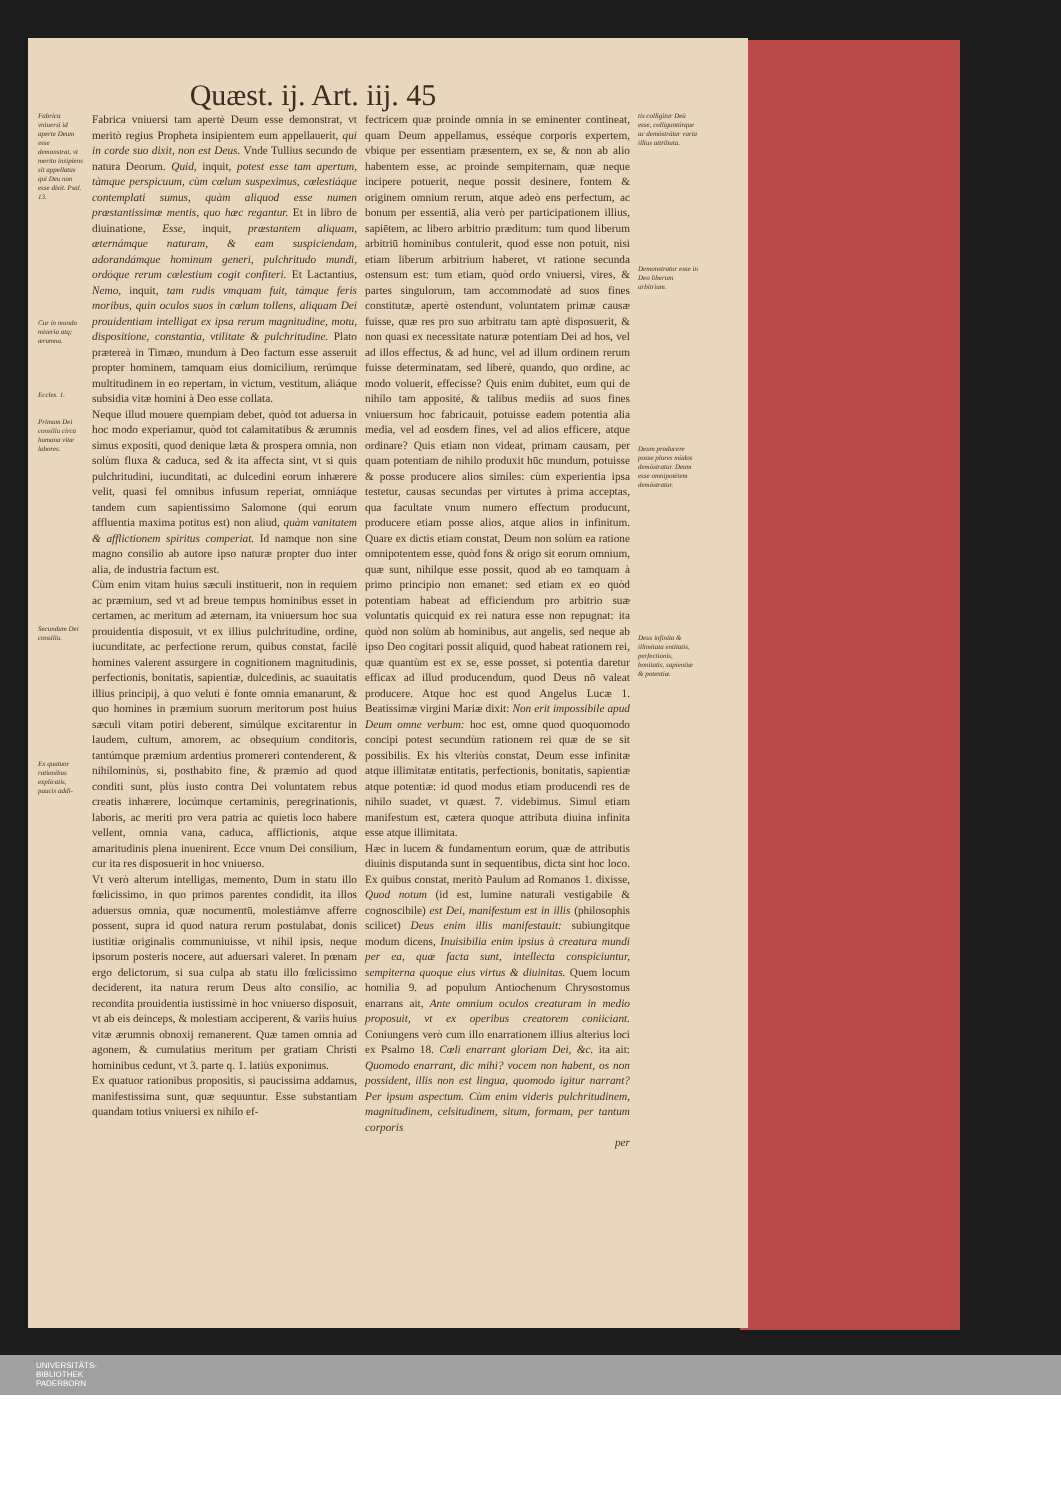Quæst. ij. Art. iij. 45
Fabrica vniuersi id aperte Deum esse demonstrat, vt merito insipiens sit appellatus qui Deu non esse dixit. Psal. 13.
Cur in mundo miseria atq; ærumna.
Eccles. 1.
Primum Dei consiliu circa humana vitæ labores.
Secundum Dei consiliu.
Ex quatuor rationibus explicatis, paucis addi-
Fabrica vniuersi tam apertè Deum esse demonstrat, vt meritò regius Propheta insipientem eum appellauerit, qui in corde suo dixit, non est Deus. Vnde Tullius secundo de natura Deorum. Quid, inquit, potest esse tam apertum, tàmque perspicuum, cùm cœlum suspeximus, cœlestiáque contemplati sumus, quàm aliquod esse numen præstantissimæ mentis, quo hæc regantur. Et in libro de diuinatione, Esse, inquit, præstantem aliquam, æternámque naturam, & eam suspiciendam, adorandámque hominum generi, pulchritudo mundi, ordóque rerum cœlestium cogit confiteri. Et Lactantius, Nemo, inquit, tam rudis vmquam fuit, támque feris moribus, quin oculos suos in cœlum tollens, aliquam Dei prouidentiam intelligat ex ipsa rerum magnitudine, motu, dispositione, constantia, vtilitate & pulchritudine. Plato prætereà in Timæo, mundum à Deo factum esse asseruit propter hominem, tamquam eius domicilium, rerúmque multitudinem in eo repertam, in victum, vestitum, aliáque subsidia vitæ homini à Deo esse collata.
Neque illud mouere quempiam debet, quòd tot aduersa in hoc modo experiamur, quòd tot calamitatibus & ærumnis simus expositi, quod denique læta & prospera omnia, non solùm fluxa & caduca, sed & ita affecta sint, vt si quis pulchritudini, iucunditati, ac dulcedini eorum inhærere velit, quasi fel omnibus infusum reperiat, omniáque tandem cum sapientissimo Salomone (qui eorum affluentia maxima potitus est) non aliud, quàm vanitatem & afflictionem spiritus comperiat. Id namque non sine magno consilio ab autore ipso naturæ propter duo inter alia, de industria factum est.
Cùm enim vitam huius sæculi instituerit, non in requiem ac præmium, sed vt ad breue tempus hominibus esset in certamen, ac meritum ad æternam, ita vniuersum hoc sua prouidentia disposuit, vt ex illius pulchritudine, ordine, iucunditate, ac perfectione rerum, quibus constat, facilè homines valerent assurgere in cognitionem magnitudinis, perfectionis, bonitatis, sapientiæ, dulcedinis, ac suauitatis illius principij, à quo veluti è fonte omnia emanarunt, & quo homines in præmium suorum meritorum post huius sæculi vitam potiri deberent, simúlque excitarentur in laudem, cultum, amorem, ac obsequium conditoris, tantúmque præmium ardentius promereri contenderent, & nihilominùs, si, posthabito fine, & præmio ad quod conditi sunt, plùs iusto contra Dei voluntatem rebus creatis inhærere, locúmque certaminis, peregrinationis, laboris, ac meriti pro vera patria ac quietis loco habere vellent, omnia vana, caduca, afflictionis, atque amaritudinis plena inuenirent. Ecce vnum Dei consilium, cur ita res disposuerit in hoc vniuerso.
Vt verò alterum intelligas, memento, Dum in statu illo fœlicissimo, in quo primos parentes condidit, ita illos aduersus omnia, quæ nocumentū, molestiámve afferre possent, supra id quod natura rerum postulabat, donis iustitiæ originalis communiuisse, vt nihil ipsis, neque ipsorum posteris nocere, aut aduersari valeret. In pœnam ergo delictorum, si sua culpa ab statu illo fœlicissimo deciderent, ita natura rerum Deus alto consilio, ac recondita prouidentia iustissimè in hoc vniuerso disposuit, vt ab eis deinceps, & molestiam acciperent, & variis huius vitæ ærumnis obnoxij remanerent. Quæ tamen omnia ad agonem, & cumulatius meritum per gratiam Christi hominibus cedunt, vt 3. parte q. 1. latiùs exponimus.
Ex quatuor rationibus propositis, si paucissima addamus, manifestissima sunt, quæ sequuntur. Esse substantiam quandam totius vniuersi ex nihilo ef-
fectricem quæ proinde omnia in se eminenter contineat, quam Deum appellamus, esséque corporis expertem, vbique per essentiam præsentem, ex se, & non ab alio habentem esse, ac proinde sempiternam, quæ neque incipere potuerit, neque possit desinere, fontem & originem omnium rerum, atque adeò ens perfectum, ac bonum per essentiā, alia verò per participationem illius, sapiētem, ac libero arbitrio præditum: tum quod liberum arbitriū hominibus contulerit, quod esse non potuit, nisi etiam liberum arbitrium haberet, vt ratione secunda ostensum est: tum etiam, quòd ordo vniuersi, vires, & partes singulorum, tam accommodatè ad suos fines constitutæ, apertè ostendunt, voluntatem primæ causæ fuisse, quæ res pro suo arbitratu tam aptè disposuerit, & non quasi ex necessitate naturæ potentiam Dei ad hos, vel ad illos effectus, & ad hunc, vel ad illum ordinem rerum fuisse determinatam, sed liberè, quando, quo ordine, ac modo voluerit, effecisse? Quis enim dubitet, eum qui de nihilo tam apposité, & talibus mediis ad suos fines vniuersum hoc fabricauit, potuisse eadem potentia alia media, vel ad eosdem fines, vel ad alios efficere, atque ordinare? Quis etiam non videat, primam causam, per quam potentiam de nihilo produxit hūc mundum, potuisse & posse producere alios similes: cùm experientia ipsa testetur, causas secundas per virtutes à prima acceptas, qua facultate vnum numero effectum producunt, producere etiam posse alios, atque alios in infinitum. Quare ex dictis etiam constat, Deum non solùm ea ratione omnipotentem esse, quòd fons & origo sit eorum omnium, quæ sunt, nihilque esse possit, quod ab eo tamquam à primo principio non emanet: sed etiam ex eo quòd potentiam habeat ad efficiendum pro arbitrio suæ voluntatis quicquid ex rei natura esse non repugnat: ita quòd non solùm ab hominibus, aut angelis, sed neque ab ipso Deo cogitari possit aliquid, quod habeat rationem rei, quæ quantùm est ex se, esse posset, si potentia daretur efficax ad illud producendum, quod Deus nō valeat producere. Atque hoc est quod Angelus Lucæ 1. Beatissimæ virgini Mariæ dixit: Non erit impossibile apud Deum omne verbum: hoc est, omne quod quoquomodo concipi potest secundùm rationem rei quæ de se sit possibilis. Ex his vlteriùs constat, Deum esse infinitæ atque illimitatæ entitatis, perfectionis, bonitatis, sapientiæ atque potentiæ: id quod modus etiam producendi res de nihilo suadet, vt quæst. 7. videbimus. Simul etiam manifestum est, cætera quoque attributa diuina infinita esse atque illimitata.
Hæc in lucem & fundamentum eorum, quæ de attributis diuinis disputanda sunt in sequentibus, dicta sint hoc loco. Ex quibus constat, meritò Paulum ad Romanos 1. dixisse, Quod notum (id est, lumine naturali vestigabile & cognoscibile) est Dei, manifestum est in illis (philosophis scilicet) Deus enim illis manifestauit: subiungitque modum dicens, Inuisibilia enim ipsius à creatura mundi per ea, quæ facta sunt, intellecta conspiciuntur, sempiterna quoque eius virtus & diuinitas. Quem locum homilia 9. ad populum Antiochenum Chrysostomus enarrans ait, Ante omnium oculos creaturam in medio proposuit, vt ex operibus creatorem coniiciant. Coniungens verò cum illo enarrationem illius alterius loci ex Psalmo 18. Cœli enarrant gloriam Dei, &c. ita ait: Quomodo enarrant, dic mihi? vocem non habent, os non possident, illis non est lingua, quomodo igitur narrant? Per ipsum aspectum. Cùm enim videris pulchritudinem, magnitudinem, celsitudinem, situm, formam, per tantum corporis
per
tis colligitur Deū esse, colliguntúrque ac demōstrātur varia illius attributa.
Demonstratur esse in Deo liberum arbitrium.
Deum producere posse plures mūdos demōstratur. Deum esse omnipotētem demōstratur.
Deus infinita & illimitata entitatis, perfectionis, bonitatis, sapientiæ & potentiæ.
UNIVERSITÄTS-
BIBLIOTHEK
PADERBORN